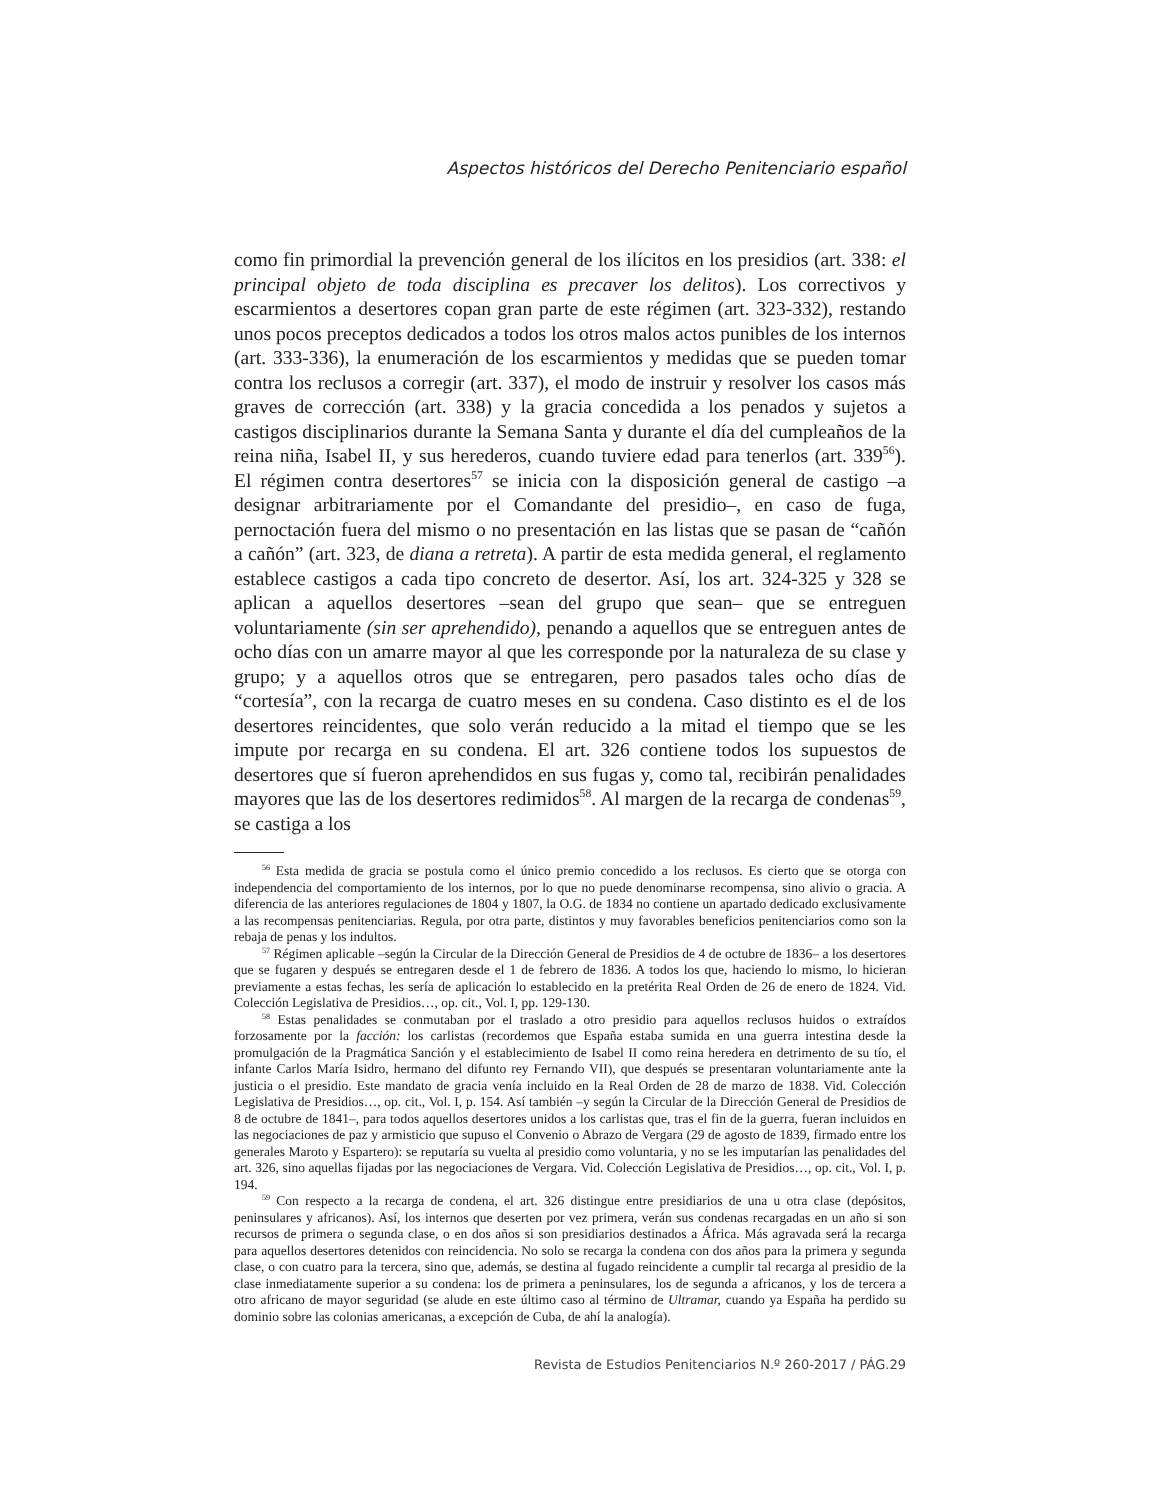Aspectos históricos del Derecho Penitenciario español
como fin primordial la prevención general de los ilícitos en los presidios (art. 338: el principal objeto de toda disciplina es precaver los delitos). Los correctivos y escarmientos a desertores copan gran parte de este régimen (art. 323-332), restando unos pocos preceptos dedicados a todos los otros malos actos punibles de los internos (art. 333-336), la enumeración de los escarmientos y medidas que se pueden tomar contra los reclusos a corregir (art. 337), el modo de instruir y resolver los casos más graves de corrección (art. 338) y la gracia concedida a los penados y sujetos a castigos disciplinarios durante la Semana Santa y durante el día del cumpleaños de la reina niña, Isabel II, y sus herederos, cuando tuviere edad para tenerlos (art. 339<sup>56</sup>). El régimen contra desertores<sup>57</sup> se inicia con la disposición general de castigo –a designar arbitrariamente por el Comandante del presidio–, en caso de fuga, pernoctación fuera del mismo o no presentación en las listas que se pasan de “cañón a cañón” (art. 323, de diana a retreta). A partir de esta medida general, el reglamento establece castigos a cada tipo concreto de desertor. Así, los art. 324-325 y 328 se aplican a aquellos desertores –sean del grupo que sean– que se entreguen voluntariamente (sin ser aprehendido), penando a aquellos que se entreguen antes de ocho días con un amarre mayor al que les corresponde por la naturaleza de su clase y grupo; y a aquellos otros que se entregaren, pero pasados tales ocho días de “cortesía”, con la recarga de cuatro meses en su condena. Caso distinto es el de los desertores reincidentes, que solo verán reducido a la mitad el tiempo que se les impute por recarga en su condena. El art. 326 contiene todos los supuestos de desertores que sí fueron aprehendidos en sus fugas y, como tal, recibirán penalidades mayores que las de los desertores redimidos<sup>58</sup>. Al margen de la recarga de condenas<sup>59</sup>, se castiga a los
<sup>56</sup> Esta medida de gracia se postula como el único premio concedido a los reclusos. Es cierto que se otorga con independencia del comportamiento de los internos, por lo que no puede denominarse recompensa, sino alivio o gracia. A diferencia de las anteriores regulaciones de 1804 y 1807, la O.G. de 1834 no contiene un apartado dedicado exclusivamente a las recompensas penitenciarias. Regula, por otra parte, distintos y muy favorables beneficios penitenciarios como son la rebaja de penas y los indultos.
<sup>57</sup> Régimen aplicable –según la Circular de la Dirección General de Presidios de 4 de octubre de 1836– a los desertores que se fugaren y después se entregaren desde el 1 de febrero de 1836. A todos los que, haciendo lo mismo, lo hicieran previamente a estas fechas, les sería de aplicación lo establecido en la pretérita Real Orden de 26 de enero de 1824. Vid. Colección Legislativa de Presidios…, op. cit., Vol. I, pp. 129-130.
<sup>58</sup> Estas penalidades se conmutaban por el traslado a otro presidio para aquellos reclusos huidos o extraídos forzosamente por la facción: los carlistas (recordemos que España estaba sumida en una guerra intestina desde la promulgación de la Pragmática Sanción y el establecimiento de Isabel II como reina heredera en detrimento de su tío, el infante Carlos María Isidro, hermano del difunto rey Fernando VII), que después se presentaran voluntariamente ante la justicia o el presidio. Este mandato de gracia venía incluido en la Real Orden de 28 de marzo de 1838. Vid. Colección Legislativa de Presidios…, op. cit., Vol. I, p. 154. Así también –y según la Circular de la Dirección General de Presidios de 8 de octubre de 1841–, para todos aquellos desertores unidos a los carlistas que, tras el fin de la guerra, fueran incluidos en las negociaciones de paz y armisticio que supuso el Convenio o Abrazo de Vergara (29 de agosto de 1839, firmado entre los generales Maroto y Espartero): se reputaría su vuelta al presidio como voluntaria, y no se les imputarían las penalidades del art. 326, sino aquellas fijadas por las negociaciones de Vergara. Vid. Colección Legislativa de Presidios…, op. cit., Vol. I, p. 194.
<sup>59</sup> Con respecto a la recarga de condena, el art. 326 distingue entre presidiarios de una u otra clase (depósitos, peninsulares y africanos). Así, los internos que deserten por vez primera, verán sus condenas recargadas en un año si son recursos de primera o segunda clase, o en dos años si son presidiarios destinados a África. Más agravada será la recarga para aquellos desertores detenidos con reincidencia. No solo se recarga la condena con dos años para la primera y segunda clase, o con cuatro para la tercera, sino que, además, se destina al fugado reincidente a cumplir tal recarga al presidio de la clase inmediatamente superior a su condena: los de primera a peninsulares, los de segunda a africanos, y los de tercera a otro africano de mayor seguridad (se alude en este último caso al término de Ultramar, cuando ya España ha perdido su dominio sobre las colonias americanas, a excepción de Cuba, de ahí la analogía).
Revista de Estudios Penitenciarios N.º 260-2017 / PÁG.29